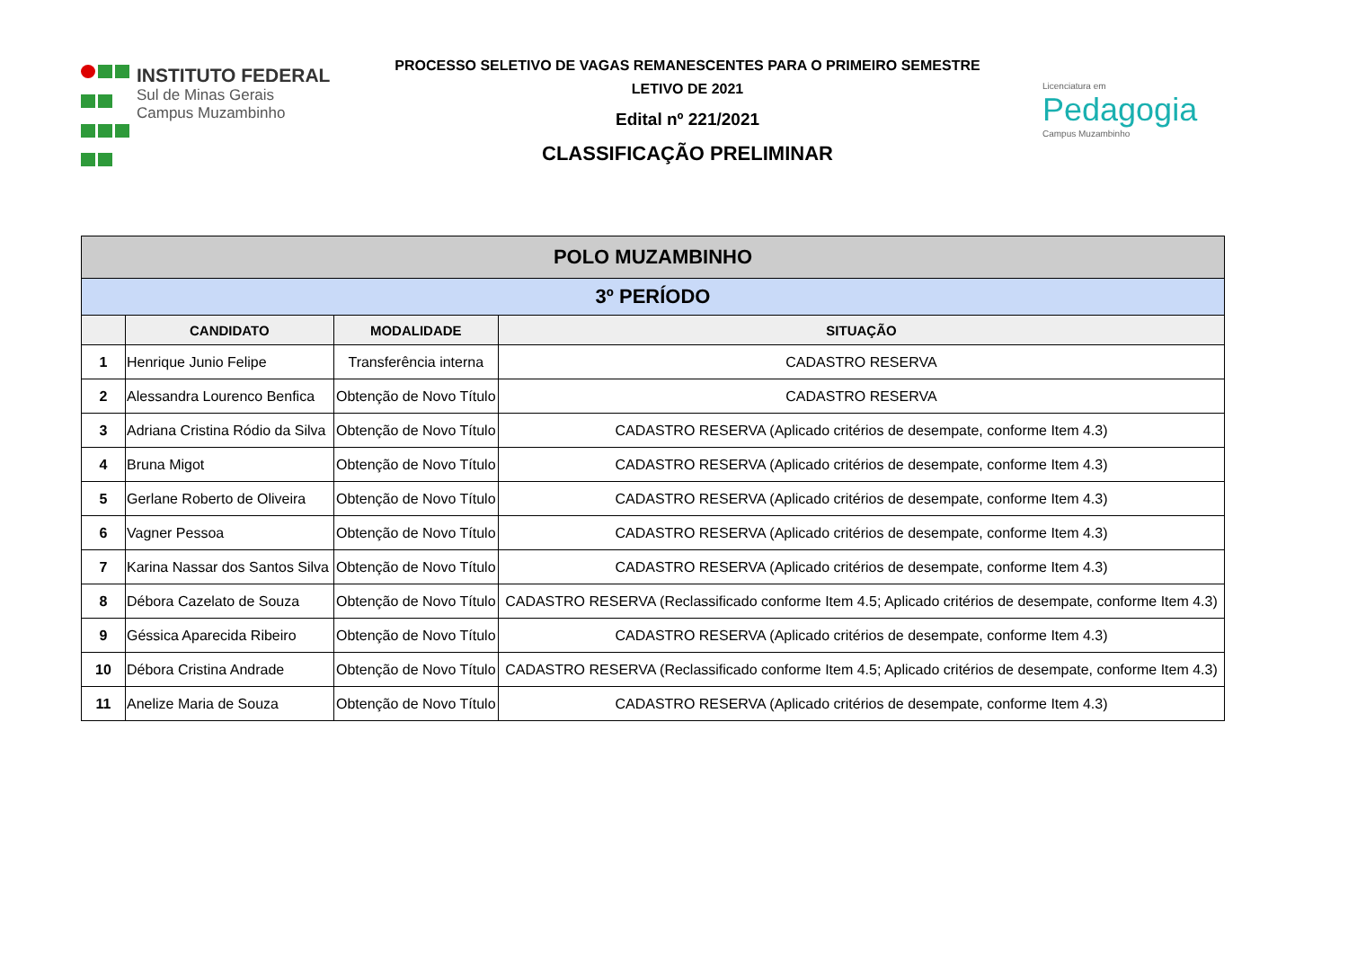INSTITUTO FEDERAL
Sul de Minas Gerais
Campus Muzambinho
PROCESSO SELETIVO DE VAGAS REMANESCENTES PARA O PRIMEIRO SEMESTRE
LETIVO DE 2021
Edital nº 221/2021
CLASSIFICAÇÃO PRELIMINAR
Licenciatura em
Pedagogia
Campus Muzambinho
| POLO MUZAMBINHO | | | |
| --- | --- | --- | --- |
| 3º PERÍODO | | | |
| | CANDIDATO | MODALIDADE | SITUAÇÃO |
| 1 | Henrique Junio Felipe | Transferência interna | CADASTRO RESERVA |
| 2 | Alessandra Lourenco Benfica | Obtenção de Novo Título | CADASTRO RESERVA |
| 3 | Adriana Cristina Ródio da Silva | Obtenção de Novo Título | CADASTRO RESERVA (Aplicado critérios de desempate, conforme Item 4.3) |
| 4 | Bruna Migot | Obtenção de Novo Título | CADASTRO RESERVA (Aplicado critérios de desempate, conforme Item 4.3) |
| 5 | Gerlane Roberto de Oliveira | Obtenção de Novo Título | CADASTRO RESERVA (Aplicado critérios de desempate, conforme Item 4.3) |
| 6 | Vagner Pessoa | Obtenção de Novo Título | CADASTRO RESERVA (Aplicado critérios de desempate, conforme Item 4.3) |
| 7 | Karina Nassar dos Santos Silva | Obtenção de Novo Título | CADASTRO RESERVA (Aplicado critérios de desempate, conforme Item 4.3) |
| 8 | Débora Cazelato de Souza | Obtenção de Novo Título | CADASTRO RESERVA (Reclassificado conforme Item 4.5; Aplicado critérios de desempate, conforme Item 4.3) |
| 9 | Géssica Aparecida Ribeiro | Obtenção de Novo Título | CADASTRO RESERVA (Aplicado critérios de desempate, conforme Item 4.3) |
| 10 | Débora Cristina Andrade | Obtenção de Novo Título | CADASTRO RESERVA (Reclassificado conforme Item 4.5; Aplicado critérios de desempate, conforme Item 4.3) |
| 11 | Anelize Maria de Souza | Obtenção de Novo Título | CADASTRO RESERVA (Aplicado critérios de desempate, conforme Item 4.3) |